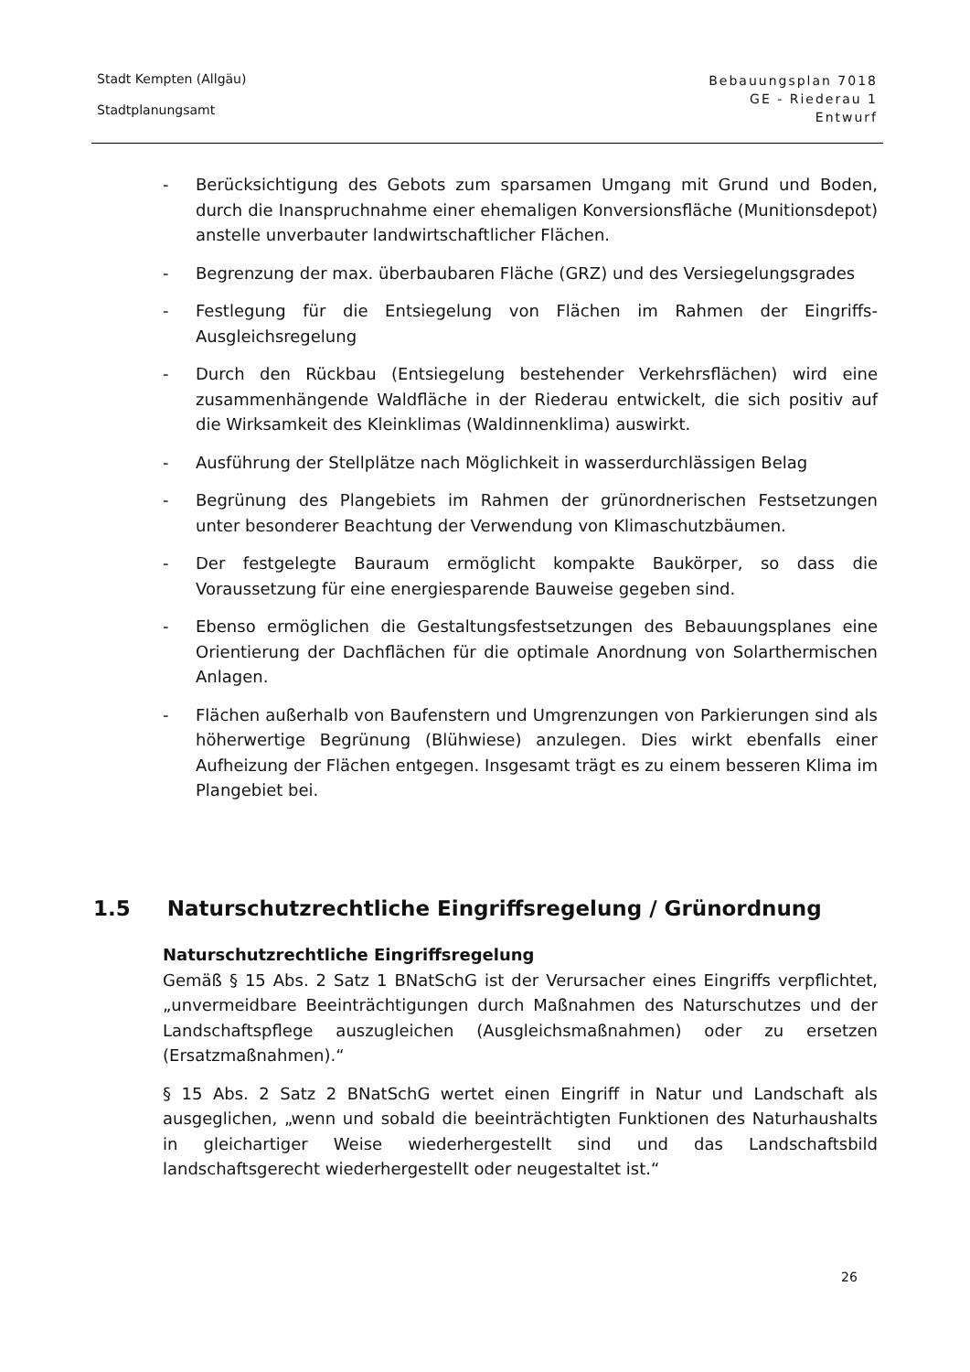Stadt Kempten (Allgäu)
Stadtplanungsamt
Bebauungsplan 7018
GE - Riederau 1
Entwurf
- Berücksichtigung des Gebots zum sparsamen Umgang mit Grund und Boden, durch die Inanspruchnahme einer ehemaligen Konversionsfläche (Munitionsdepot) anstelle unverbauter landwirtschaftlicher Flächen.
- Begrenzung der max. überbaubaren Fläche (GRZ) und des Versiegelungsgrades
- Festlegung für die Entsiegelung von Flächen im Rahmen der Eingriffs- Ausgleichsregelung
- Durch den Rückbau (Entsiegelung bestehender Verkehrsflächen) wird eine zusammenhängende Waldfläche in der Riederau entwickelt, die sich positiv auf die Wirksamkeit des Kleinklimas (Waldinnenklima) auswirkt.
- Ausführung der Stellplätze nach Möglichkeit in wasserdurchlässigen Belag
- Begrünung des Plangebiets im Rahmen der grünordnerischen Festsetzungen unter besonderer Beachtung der Verwendung von Klimaschutzbäumen.
- Der festgelegte Bauraum ermöglicht kompakte Baukörper, so dass die Voraussetzung für eine energiesparende Bauweise gegeben sind.
- Ebenso ermöglichen die Gestaltungsfestsetzungen des Bebauungsplanes eine Orientierung der Dachflächen für die optimale Anordnung von Solarthermischen Anlagen.
- Flächen außerhalb von Baufenstern und Umgrenzungen von Parkierungen sind als höherwertige Begrünung (Blühwiese) anzulegen. Dies wirkt ebenfalls einer Aufheizung der Flächen entgegen. Insgesamt trägt es zu einem besseren Klima im Plangebiet bei.
1.5 Naturschutzrechtliche Eingriffsregelung / Grünordnung
Naturschutzrechtliche Eingriffsregelung
Gemäß § 15 Abs. 2 Satz 1 BNatSchG ist der Verursacher eines Eingriffs verpflichtet, „unvermeidbare Beeinträchtigungen durch Maßnahmen des Naturschutzes und der Landschaftspflege auszugleichen (Ausgleichsmaßnahmen) oder zu ersetzen (Ersatzmaßnahmen).“
§ 15 Abs. 2 Satz 2 BNatSchG wertet einen Eingriff in Natur und Landschaft als ausgeglichen, „wenn und sobald die beeinträchtigten Funktionen des Naturhaushalts in gleichartiger Weise wiederhergestellt sind und das Landschaftsbild landschaftsgerecht wiederhergestellt oder neugestaltet ist.“
26